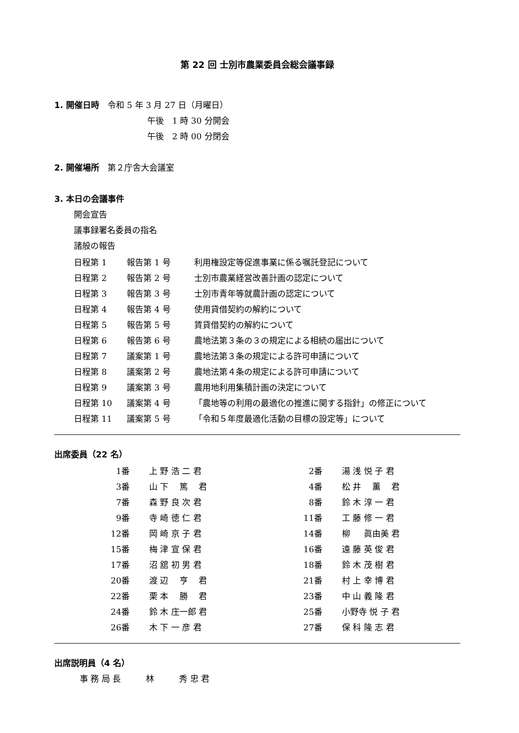第 22 回 士別市農業委員会総会議事録
1. 開催日時　令和 5 年 3 月 27 日（月曜日）
午後　1 時 30 分開会
午後　2 時 00 分閉会
2. 開催場所　第２庁舎大会議室
3. 本日の会議事件
開会宣告
議事録署名委員の指名
諸般の報告
| 日程第 1 | 報告第 1 号 | 利用権設定等促進事業に係る嘱託登記について |
| 日程第 2 | 報告第 2 号 | 士別市農業経営改善計画の認定について |
| 日程第 3 | 報告第 3 号 | 士別市青年等就農計画の認定について |
| 日程第 4 | 報告第 4 号 | 使用貸借契約の解約について |
| 日程第 5 | 報告第 5 号 | 賃貸借契約の解約について |
| 日程第 6 | 報告第 6 号 | 農地法第３条の３の規定による相続の届出について |
| 日程第 7 | 議案第 1 号 | 農地法第３条の規定による許可申請について |
| 日程第 8 | 議案第 2 号 | 農地法第４条の規定による許可申請について |
| 日程第 9 | 議案第 3 号 | 農用地利用集積計画の決定について |
| 日程第 10 | 議案第 4 号 | 「農地等の利用の最適化の推進に関する指針」の修正について |
| 日程第 11 | 議案第 5 号 | 「令和５年度最適化活動の目標の設定等」について |
出席委員（22 名）
| 1番 | 上 野 浩 二 君 | 2番 | 湯 浅 悦 子 君 |
| 3番 | 山 下 篤 君 | 4番 | 松 井 薫 君 |
| 7番 | 森 野 良 次 君 | 8番 | 鈴 木 淳 一 君 |
| 9番 | 寺 崎 徳 仁 君 | 11番 | 工 藤 修 一 君 |
| 12番 | 岡 崎 京 子 君 | 14番 | 柳 眞由美 君 |
| 15番 | 梅 津 宣 保 君 | 16番 | 遠 藤 英 俊 君 |
| 17番 | 沼 舘 初 男 君 | 18番 | 鈴 木 茂 樹 君 |
| 20番 | 渡 辺 亨 君 | 21番 | 村 上 幸 博 君 |
| 22番 | 栗 本 勝 君 | 23番 | 中 山 義 隆 君 |
| 24番 | 鈴 木 庄一郎 君 | 25番 | 小野寺 悦 子 君 |
| 26番 | 木 下 一 彦 君 | 27番 | 保 科 隆 志 君 |
出席説明員（4 名）
事 務 局 長　　　林　　　秀 忠 君